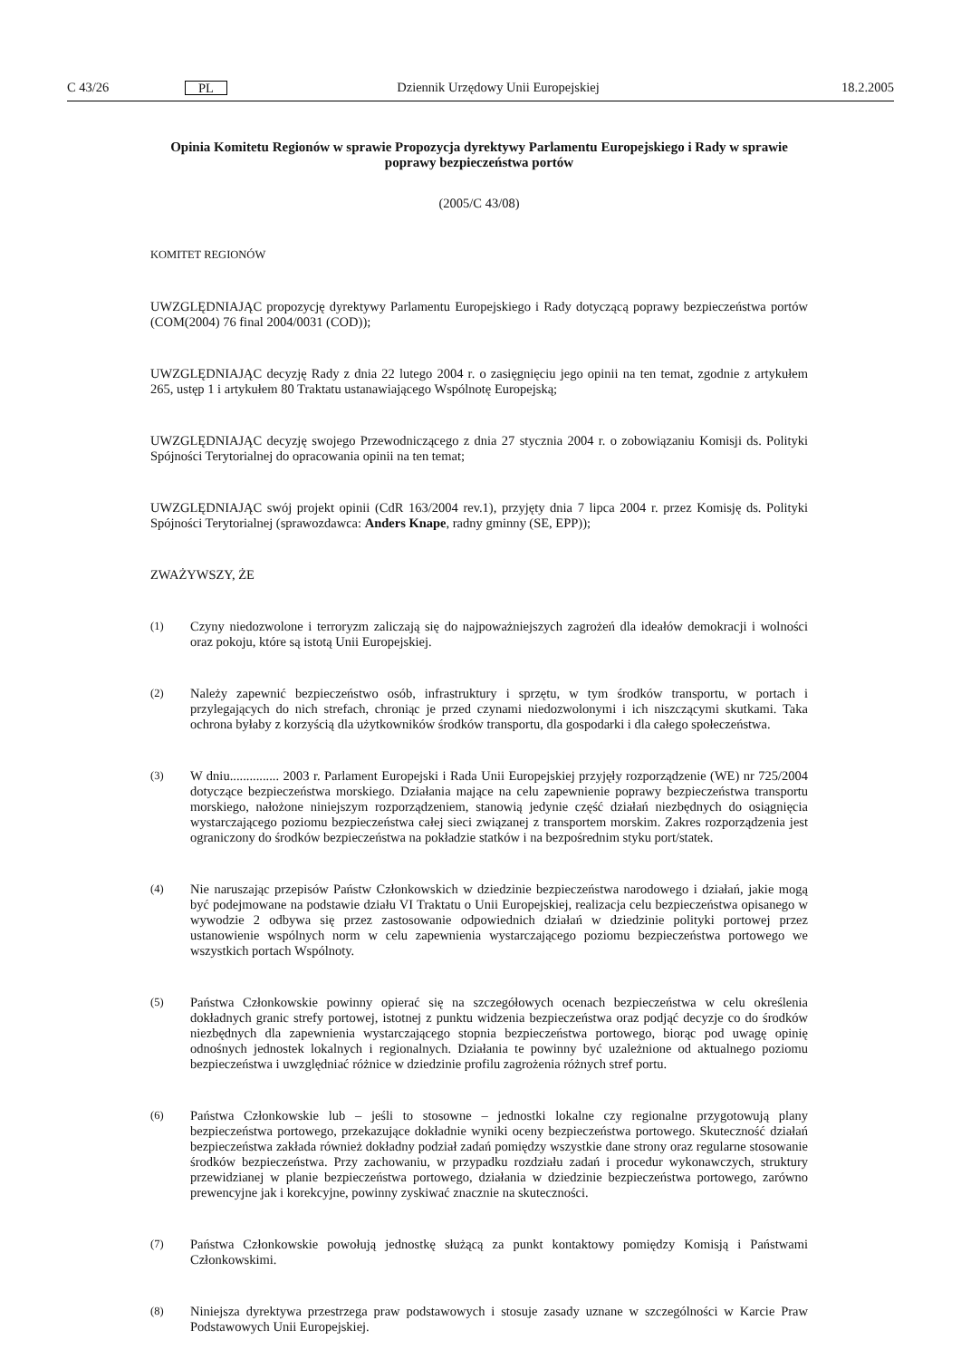C 43/26 PL Dziennik Urzędowy Unii Europejskiej 18.2.2005
Opinia Komitetu Regionów w sprawie Propozycja dyrektywy Parlamentu Europejskiego i Rady w sprawie poprawy bezpieczeństwa portów
(2005/C 43/08)
KOMITET REGIONÓW
UWZGLĘDNIAJĄC propozycję dyrektywy Parlamentu Europejskiego i Rady dotyczącą poprawy bezpieczeństwa portów (COM(2004) 76 final 2004/0031 (COD));
UWZGLĘDNIAJĄC decyzję Rady z dnia 22 lutego 2004 r. o zasięgnięciu jego opinii na ten temat, zgodnie z artykułem 265, ustęp 1 i artykułem 80 Traktatu ustanawiającego Wspólnotę Europejską;
UWZGLĘDNIAJĄC decyzję swojego Przewodniczącego z dnia 27 stycznia 2004 r. o zobowiązaniu Komisji ds. Polityki Spójności Terytorialnej do opracowania opinii na ten temat;
UWZGLĘDNIAJĄC swój projekt opinii (CdR 163/2004 rev.1), przyjęty dnia 7 lipca 2004 r. przez Komisję ds. Polityki Spójności Terytorialnej (sprawozdawca: Anders Knape, radny gminny (SE, EPP));
ZWAŻYWSZY, ŻE
(1) Czyny niedozwolone i terroryzm zaliczają się do najpoważniejszych zagrożeń dla ideałów demokracji i wolności oraz pokoju, które są istotą Unii Europejskiej.
(2) Należy zapewnić bezpieczeństwo osób, infrastruktury i sprzętu, w tym środków transportu, w portach i przylegających do nich strefach, chroniąc je przed czynami niedozwolonymi i ich niszczącymi skutkami. Taka ochrona byłaby z korzyścią dla użytkowników środków transportu, dla gospodarki i dla całego społeczeństwa.
(3) W dniu............... 2003 r. Parlament Europejski i Rada Unii Europejskiej przyjęły rozporządzenie (WE) nr 725/2004 dotyczące bezpieczeństwa morskiego. Działania mające na celu zapewnienie poprawy bezpieczeństwa transportu morskiego, nałożone niniejszym rozporządzeniem, stanowią jedynie część działań niezbędnych do osiągnięcia wystarczającego poziomu bezpieczeństwa całej sieci związanej z transportem morskim. Zakres rozporządzenia jest ograniczony do środków bezpieczeństwa na pokładzie statków i na bezpośrednim styku port/statek.
(4) Nie naruszając przepisów Państw Członkowskich w dziedzinie bezpieczeństwa narodowego i działań, jakie mogą być podejmowane na podstawie działu VI Traktatu o Unii Europejskiej, realizacja celu bezpieczeństwa opisanego w wywodzie 2 odbywa się przez zastosowanie odpowiednich działań w dziedzinie polityki portowej przez ustanowienie wspólnych norm w celu zapewnienia wystarczającego poziomu bezpieczeństwa portowego we wszystkich portach Wspólnoty.
(5) Państwa Członkowskie powinny opierać się na szczegółowych ocenach bezpieczeństwa w celu określenia dokładnych granic strefy portowej, istotnej z punktu widzenia bezpieczeństwa oraz podjąć decyzje co do środków niezbędnych dla zapewnienia wystarczającego stopnia bezpieczeństwa portowego, biorąc pod uwagę opinię odnośnych jednostek lokalnych i regionalnych. Działania te powinny być uzależnione od aktualnego poziomu bezpieczeństwa i uwzględniać różnice w dziedzinie profilu zagrożenia różnych stref portu.
(6) Państwa Członkowskie lub – jeśli to stosowne – jednostki lokalne czy regionalne przygotowują plany bezpieczeństwa portowego, przekazujące dokładnie wyniki oceny bezpieczeństwa portowego. Skuteczność działań bezpieczeństwa zakłada również dokładny podział zadań pomiędzy wszystkie dane strony oraz regularne stosowanie środków bezpieczeństwa. Przy zachowaniu, w przypadku rozdziału zadań i procedur wykonawczych, struktury przewidzianej w planie bezpieczeństwa portowego, działania w dziedzinie bezpieczeństwa portowego, zarówno prewencyjne jak i korekcyjne, powinny zyskiwać znacznie na skuteczności.
(7) Państwa Członkowskie powołują jednostkę służącą za punkt kontaktowy pomiędzy Komisją i Państwami Członkowskimi.
(8) Niniejsza dyrektywa przestrzega praw podstawowych i stosuje zasady uznane w szczególności w Karcie Praw Podstawowych Unii Europejskiej.